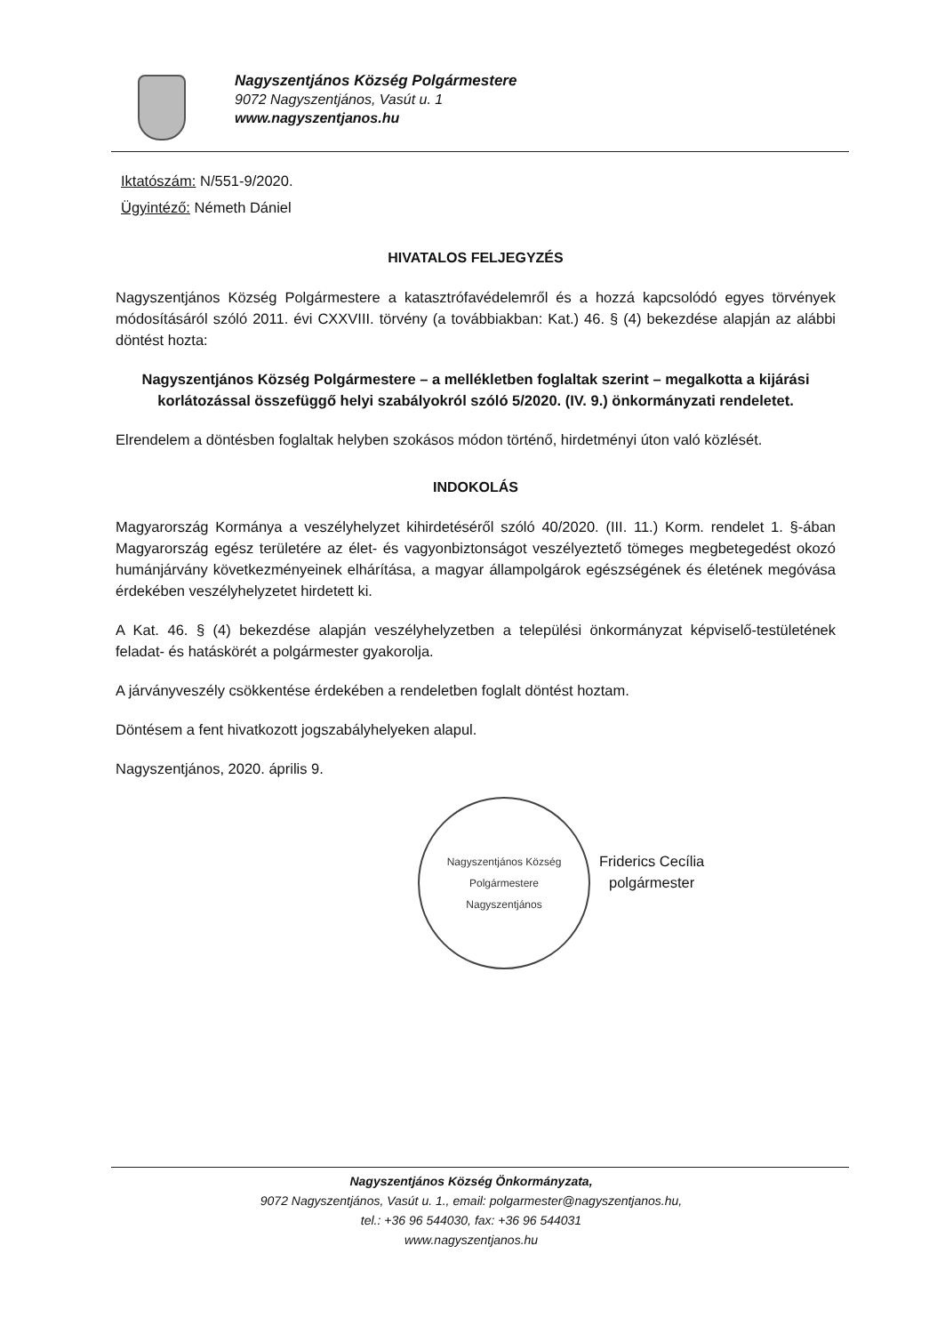Nagyszentjános Község Polgármestere
9072 Nagyszentjános, Vasút u. 1
www.nagyszentjanos.hu
Iktatószám: N/551-9/2020.
Ügyintéző: Németh Dániel
HIVATALOS FELJEGYZÉS
Nagyszentjános Község Polgármestere a katasztrófavédelemről és a hozzá kapcsolódó egyes törvények módosításáról szóló 2011. évi CXXVIII. törvény (a továbbiakban: Kat.) 46. § (4) bekezdése alapján az alábbi döntést hozta:
Nagyszentjános Község Polgármestere – a mellékletben foglaltak szerint – megalkotta a kijárási korlátozással összefüggő helyi szabályokról szóló 5/2020. (IV. 9.) önkormányzati rendeletet.
Elrendelem a döntésben foglaltak helyben szokásos módon történő, hirdetményi úton való közlését.
INDOKOLÁS
Magyarország Kormánya a veszélyhelyzet kihirdetéséről szóló 40/2020. (III. 11.) Korm. rendelet 1. §-ában Magyarország egész területére az élet- és vagyonbiztonságot veszélyeztető tömeges megbetegedést okozó humánjárvány következményeinek elhárítása, a magyar állampolgárok egészségének és életének megóvása érdekében veszélyhelyzetet hirdetett ki.
A Kat. 46. § (4) bekezdése alapján veszélyhelyzetben a települési önkormányzat képviselő-testületének feladat- és hatáskörét a polgármester gyakorolja.
A járványveszély csökkentése érdekében a rendeletben foglalt döntést hoztam.
Döntésem a fent hivatkozott jogszabályhelyeken alapul.
Nagyszentjános, 2020. április 9.
Nagyszentjános Község Polgármestere
Nagyszentjános
Friderics Cecília
polgármester
Nagyszentjános Község Önkormányzata,
9072 Nagyszentjános, Vasút u. 1., email: polgarmester@nagyszentjanos.hu,
tel.: +36 96 544030, fax: +36 96 544031
www.nagyszentjanos.hu